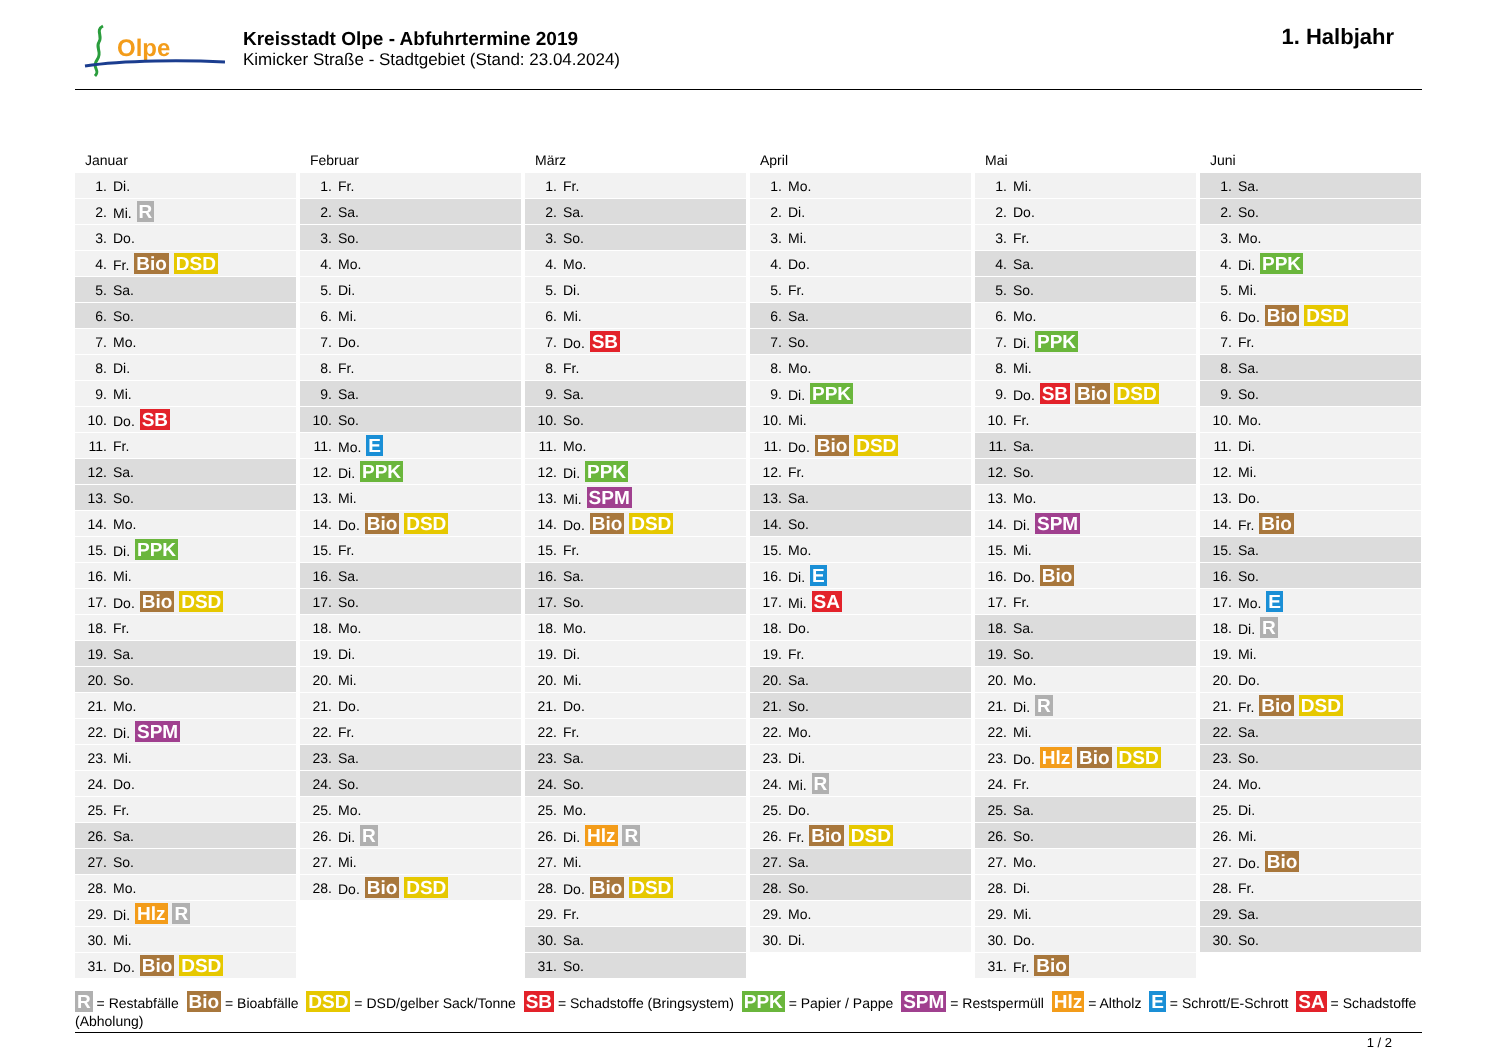Olpe
Kreisstadt Olpe - Abfuhrtermine 2019
Kimicker Straße - Stadtgebiet (Stand: 23.04.2024)
1. Halbjahr
Januar
| 1. | Di. |
| 2. | Mi. R |
| 3. | Do. |
| 4. | Fr. Bio DSD |
| 5. | Sa. |
| 6. | So. |
| 7. | Mo. |
| 8. | Di. |
| 9. | Mi. |
| 10. | Do. SB |
| 11. | Fr. |
| 12. | Sa. |
| 13. | So. |
| 14. | Mo. |
| 15. | Di. PPK |
| 16. | Mi. |
| 17. | Do. Bio DSD |
| 18. | Fr. |
| 19. | Sa. |
| 20. | So. |
| 21. | Mo. |
| 22. | Di. SPM |
| 23. | Mi. |
| 24. | Do. |
| 25. | Fr. |
| 26. | Sa. |
| 27. | So. |
| 28. | Mo. |
| 29. | Di. Hlz R |
| 30. | Mi. |
| 31. | Do. Bio DSD |
Februar
| 1. | Fr. |
| 2. | Sa. |
| 3. | So. |
| 4. | Mo. |
| 5. | Di. |
| 6. | Mi. |
| 7. | Do. |
| 8. | Fr. |
| 9. | Sa. |
| 10. | So. |
| 11. | Mo. E |
| 12. | Di. PPK |
| 13. | Mi. |
| 14. | Do. Bio DSD |
| 15. | Fr. |
| 16. | Sa. |
| 17. | So. |
| 18. | Mo. |
| 19. | Di. |
| 20. | Mi. |
| 21. | Do. |
| 22. | Fr. |
| 23. | Sa. |
| 24. | So. |
| 25. | Mo. |
| 26. | Di. R |
| 27. | Mi. |
| 28. | Do. Bio DSD |
März
| 1. | Fr. |
| 2. | Sa. |
| 3. | So. |
| 4. | Mo. |
| 5. | Di. |
| 6. | Mi. |
| 7. | Do. SB |
| 8. | Fr. |
| 9. | Sa. |
| 10. | So. |
| 11. | Mo. |
| 12. | Di. PPK |
| 13. | Mi. SPM |
| 14. | Do. Bio DSD |
| 15. | Fr. |
| 16. | Sa. |
| 17. | So. |
| 18. | Mo. |
| 19. | Di. |
| 20. | Mi. |
| 21. | Do. |
| 22. | Fr. |
| 23. | Sa. |
| 24. | So. |
| 25. | Mo. |
| 26. | Di. Hlz R |
| 27. | Mi. |
| 28. | Do. Bio DSD |
| 29. | Fr. |
| 30. | Sa. |
| 31. | So. |
April
| 1. | Mo. |
| 2. | Di. |
| 3. | Mi. |
| 4. | Do. |
| 5. | Fr. |
| 6. | Sa. |
| 7. | So. |
| 8. | Mo. |
| 9. | Di. PPK |
| 10. | Mi. |
| 11. | Do. Bio DSD |
| 12. | Fr. |
| 13. | Sa. |
| 14. | So. |
| 15. | Mo. |
| 16. | Di. E |
| 17. | Mi. SA |
| 18. | Do. |
| 19. | Fr. |
| 20. | Sa. |
| 21. | So. |
| 22. | Mo. |
| 23. | Di. |
| 24. | Mi. R |
| 25. | Do. |
| 26. | Fr. Bio DSD |
| 27. | Sa. |
| 28. | So. |
| 29. | Mo. |
| 30. | Di. |
Mai
| 1. | Mi. |
| 2. | Do. |
| 3. | Fr. |
| 4. | Sa. |
| 5. | So. |
| 6. | Mo. |
| 7. | Di. PPK |
| 8. | Mi. |
| 9. | Do. SB Bio DSD |
| 10. | Fr. |
| 11. | Sa. |
| 12. | So. |
| 13. | Mo. |
| 14. | Di. SPM |
| 15. | Mi. |
| 16. | Do. Bio |
| 17. | Fr. |
| 18. | Sa. |
| 19. | So. |
| 20. | Mo. |
| 21. | Di. R |
| 22. | Mi. |
| 23. | Do. Hlz Bio DSD |
| 24. | Fr. |
| 25. | Sa. |
| 26. | So. |
| 27. | Mo. |
| 28. | Di. |
| 29. | Mi. |
| 30. | Do. |
| 31. | Fr. Bio |
Juni
| 1. | Sa. |
| 2. | So. |
| 3. | Mo. |
| 4. | Di. PPK |
| 5. | Mi. |
| 6. | Do. Bio DSD |
| 7. | Fr. |
| 8. | Sa. |
| 9. | So. |
| 10. | Mo. |
| 11. | Di. |
| 12. | Mi. |
| 13. | Do. |
| 14. | Fr. Bio |
| 15. | Sa. |
| 16. | So. |
| 17. | Mo. E |
| 18. | Di. R |
| 19. | Mi. |
| 20. | Do. |
| 21. | Fr. Bio DSD |
| 22. | Sa. |
| 23. | So. |
| 24. | Mo. |
| 25. | Di. |
| 26. | Mi. |
| 27. | Do. Bio |
| 28. | Fr. |
| 29. | Sa. |
| 30. | So. |
R = Restabfälle Bio = Bioabfälle DSD = DSD/gelber Sack/Tonne SB = Schadstoffe (Bringsystem) PPK = Papier / Pappe SPM = Restspermüll Hlz = Altholz E = Schrott/E-Schrott SA = Schadstoffe (Abholung)
1 / 2